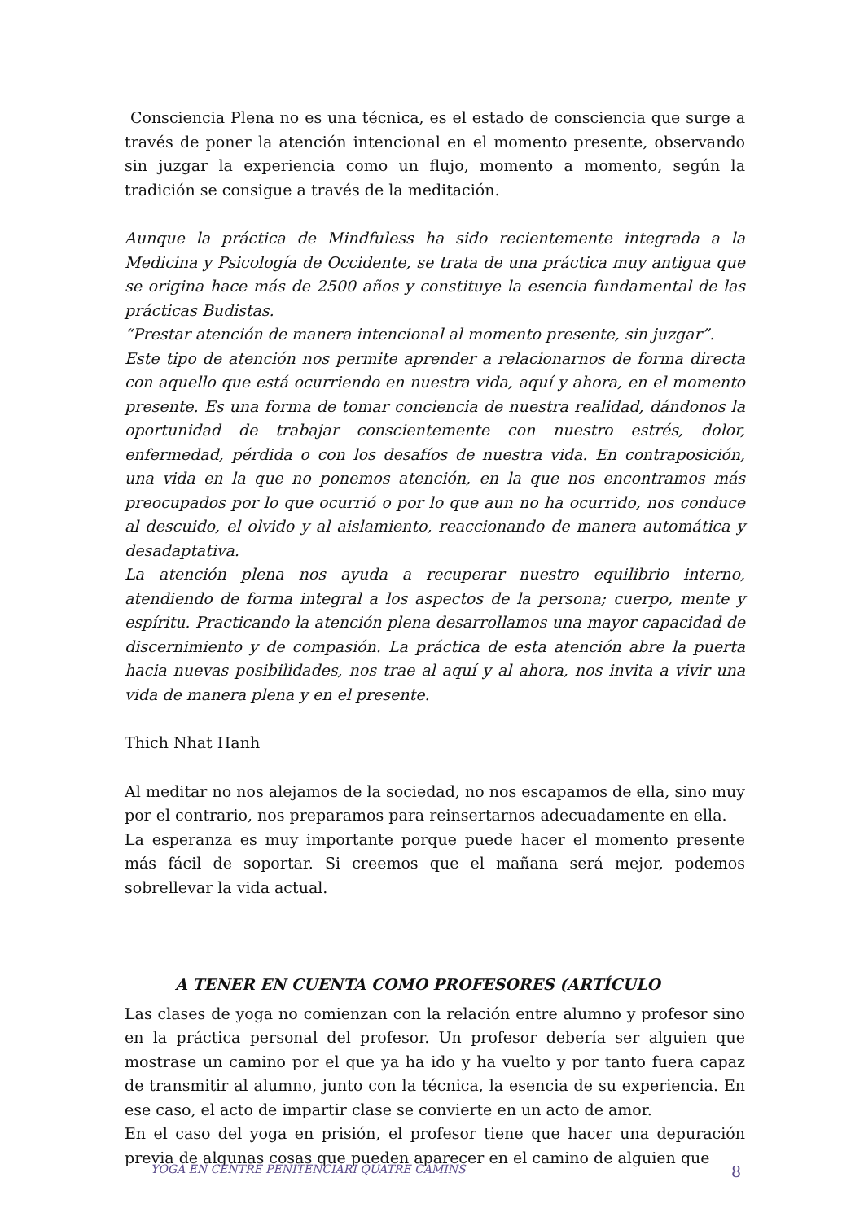Consciencia Plena no es una técnica, es el estado de consciencia que surge a través de poner la atención intencional en el momento presente, observando sin juzgar la experiencia como un flujo, momento a momento, según la tradición se consigue a través de la meditación.
Aunque la práctica de Mindfuless ha sido recientemente integrada a la Medicina y Psicología de Occidente, se trata de una práctica muy antigua que se origina hace más de 2500 años y constituye la esencia fundamental de las prácticas Budistas.
“Prestar atención de manera intencional al momento presente, sin juzgar”.
Este tipo de atención nos permite aprender a relacionarnos de forma directa con aquello que está ocurriendo en nuestra vida, aquí y ahora, en el momento presente. Es una forma de tomar conciencia de nuestra realidad, dándonos la oportunidad de trabajar conscientemente con nuestro estrés, dolor, enfermedad, pérdida o con los desafíos de nuestra vida. En contraposición, una vida en la que no ponemos atención, en la que nos encontramos más preocupados por lo que ocurrió o por lo que aun no ha ocurrido, nos conduce al descuido, el olvido y al aislamiento, reaccionando de manera automática y desadaptativa.
La atención plena nos ayuda a recuperar nuestro equilibrio interno, atendiendo de forma integral a los aspectos de la persona; cuerpo, mente y espíritu. Practicando la atención plena desarrollamos una mayor capacidad de discernimiento y de compasión. La práctica de esta atención abre la puerta hacia nuevas posibilidades, nos trae al aquí y al ahora, nos invita a vivir una vida de manera plena y en el presente.
Thich Nhat Hanh
Al meditar no nos alejamos de la sociedad, no nos escapamos de ella, sino muy por el contrario, nos preparamos para reinsertarnos adecuadamente en ella.
La esperanza es muy importante porque puede hacer el momento presente más fácil de soportar. Si creemos que el mañana será mejor, podemos sobrellevar la vida actual.
A TENER EN CUENTA COMO PROFESORES (ARTÍCULO
Las clases de yoga no comienzan con la relación entre alumno y profesor sino en la práctica personal del profesor. Un profesor debería ser alguien que mostrase un camino por el que ya ha ido y ha vuelto y por tanto fuera capaz de transmitir al alumno, junto con la técnica, la esencia de su experiencia. En ese caso, el acto de impartir clase se convierte en un acto de amor.
En el caso del yoga en prisión, el profesor tiene que hacer una depuración previa de algunas cosas que pueden aparecer en el camino de alguien que
YOGA EN CENTRE PENITENCIARI QUATRE CAMINS 8